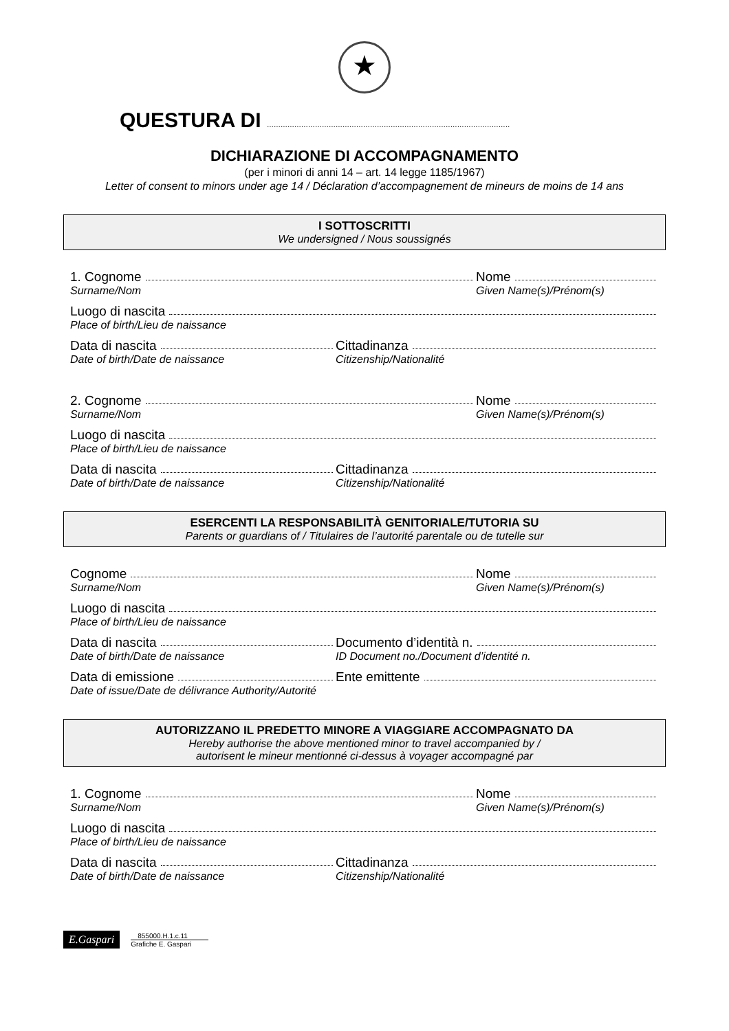★
QUESTURA DI ..........................................................................................................
DICHIARAZIONE DI ACCOMPAGNAMENTO
(per i minori di anni 14 – art. 14 legge 1185/1967)
Letter of consent to minors under age 14 / Déclaration d’accompagnement de mineurs de moins de 14 ans
I SOTTOSCRITTI
We undersigned / Nous soussignés
1. Cognome Nome
Surname/Nom Given Name(s)/Prénom(s)
Luogo di nascita
Place of birth/Lieu de naissance
Data di nascita Cittadinanza
Date of birth/Date de naissance Citizenship/Nationalité
2. Cognome Nome
Surname/Nom Given Name(s)/Prénom(s)
Luogo di nascita
Place of birth/Lieu de naissance
Data di nascita Cittadinanza
Date of birth/Date de naissance Citizenship/Nationalité
ESERCENTI LA RESPONSABILITÀ GENITORIALE/TUTORIA SU
Parents or guardians of / Titulaires de l’autorité parentale ou de tutelle sur
Cognome Nome
Surname/Nom Given Name(s)/Prénom(s)
Luogo di nascita
Place of birth/Lieu de naissance
Data di nascita Documento d’identità n.
Date of birth/Date de naissance ID Document no./Document d’identité n.
Data di emissione Ente emittente
Date of issue/Date de délivrance Authority/Autorité
AUTORIZZANO IL PREDETTO MINORE A VIAGGIARE ACCOMPAGNATO DA
Hereby authorise the above mentioned minor to travel accompanied by /
autorisent le mineur mentionné ci-dessus à voyager accompagné par
1. Cognome Nome
Surname/Nom Given Name(s)/Prénom(s)
Luogo di nascita
Place of birth/Lieu de naissance
Data di nascita Cittadinanza
Date of birth/Date de naissance Citizenship/Nationalité
E.Gaspari
855000.H.1.c.11
Grafiche E. Gaspari